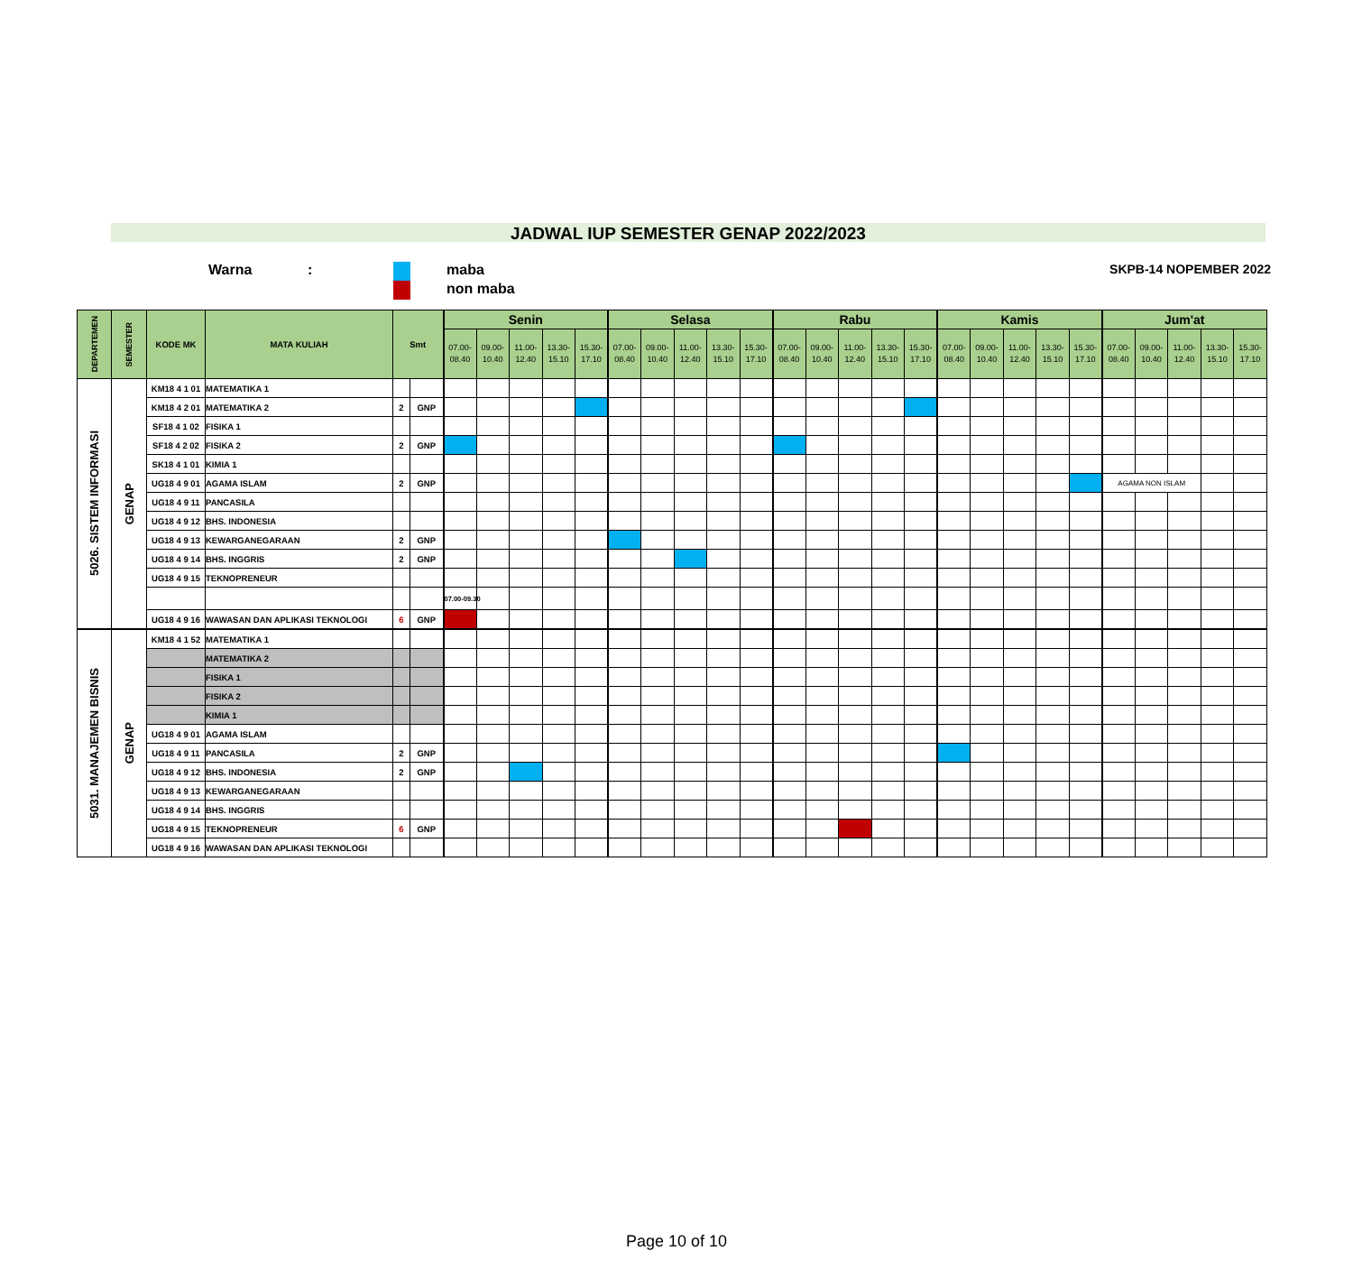JADWAL IUP SEMESTER GENAP 2022/2023
Warna : maba
non maba
SKPB-14 NOPEMBER 2022
| DEPARTEMEN | SEMESTER | KODE MK | MATA KULIAH | Smt | | Senin | | | | | Selasa | | | | | Rabu | | | | | Kamis | | | | | Jum'at | | | | |
| --- | --- | --- | --- | --- | --- | --- | --- | --- | --- | --- | --- | --- | --- | --- | --- | --- | --- | --- | --- | --- | --- | --- | --- | --- | --- | --- | --- | --- | --- | --- |
| | | | | | | 07.00- 08.40 | 09.00- 10.40 | 11.00- 12.40 | 13.30- 15.10 | 15.30- 17.10 | 07.00- 08.40 | 09.00- 10.40 | 11.00- 12.40 | 13.30- 15.10 | 15.30- 17.10 | 07.00- 08.40 | 09.00- 10.40 | 11.00- 12.40 | 13.30- 15.10 | 15.30- 17.10 | 07.00- 08.40 | 09.00- 10.40 | 11.00- 12.40 | 13.30- 15.10 | 15.30- 17.10 | 07.00- 08.40 | 09.00- 10.40 | 11.00- 12.40 | 13.30- 15.10 | 15.30- 17.10 |
| 5026. SISTEM INFORMASI | GENAP | KM18 4 1 01 | MATEMATIKA 1 | | | | | | | | | | | | | | | | | | | | | | | | | | | |
| | | KM18 4 2 01 | MATEMATIKA 2 | 2 | GNP | | | | | | | | | | | | | | | | | | | | | | | | | |
| | | SF18 4 1 02 | FISIKA 1 | | | | | | | | | | | | | | | | | | | | | | | | | | | |
| | | SF18 4 2 02 | FISIKA 2 | 2 | GNP | | | | | | | | | | | | | | | | | | | | | | | | | |
| | | SK18 4 1 01 | KIMIA 1 | | | | | | | | | | | | | | | | | | | | | | | | | | | |
| | | UG18 4 9 01 | AGAMA ISLAM | 2 | GNP | | | | | | | | | | | | | | | | | | | | | AGAMA NON ISLAM | | | | |
| | | UG18 4 9 11 | PANCASILA | | | | | | | | | | | | | | | | | | | | | | | | | | | |
| | | UG18 4 9 12 | BHS. INDONESIA | | | | | | | | | | | | | | | | | | | | | | | | | | | |
| | | UG18 4 9 13 | KEWARGANEGARAAN | 2 | GNP | | | | | | | | | | | | | | | | | | | | | | | | | |
| | | UG18 4 9 14 | BHS. INGGRIS | 2 | GNP | | | | | | | | | | | | | | | | | | | | | | | | | |
| | | UG18 4 9 15 | TEKNOPRENEUR | | | | | | | | | | | | | | | | | | | | | | | | | | | |
| | | | | | | 07.00-09.30 | | | | | | | | | | | | | | | | | | | | | | | | |
| | | UG18 4 9 16 | WAWASAN DAN APLIKASI TEKNOLOGI | 6 | GNP | | | | | | | | | | | | | | | | | | | | | | | | | |
| 5031. MANAJEMEN BISNIS | GENAP | KM18 4 1 52 | MATEMATIKA 1 | | | | | | | | | | | | | | | | | | | | | | | | | | | |
| | | | MATEMATIKA 2 | | | | | | | | | | | | | | | | | | | | | | | | | | | |
| | | | FISIKA 1 | | | | | | | | | | | | | | | | | | | | | | | | | | | |
| | | | FISIKA 2 | | | | | | | | | | | | | | | | | | | | | | | | | | | |
| | | | KIMIA 1 | | | | | | | | | | | | | | | | | | | | | | | | | | | |
| | | UG18 4 9 01 | AGAMA ISLAM | | | | | | | | | | | | | | | | | | | | | | | | | | | |
| | | UG18 4 9 11 | PANCASILA | 2 | GNP | | | | | | | | | | | | | | | | | | | | | | | | | |
| | | UG18 4 9 12 | BHS. INDONESIA | 2 | GNP | | | | | | | | | | | | | | | | | | | | | | | | | |
| | | UG18 4 9 13 | KEWARGANEGARAAN | | | | | | | | | | | | | | | | | | | | | | | | | | | |
| | | UG18 4 9 14 | BHS. INGGRIS | | | | | | | | | | | | | | | | | | | | | | | | | | | |
| | | UG18 4 9 15 | TEKNOPRENEUR | 6 | GNP | | | | | | | | | | | | | | | | | | | | | | | | | |
| | | UG18 4 9 16 | WAWASAN DAN APLIKASI TEKNOLOGI | | | | | | | | | | | | | | | | | | | | | | | | | | | |
Page 10 of 10